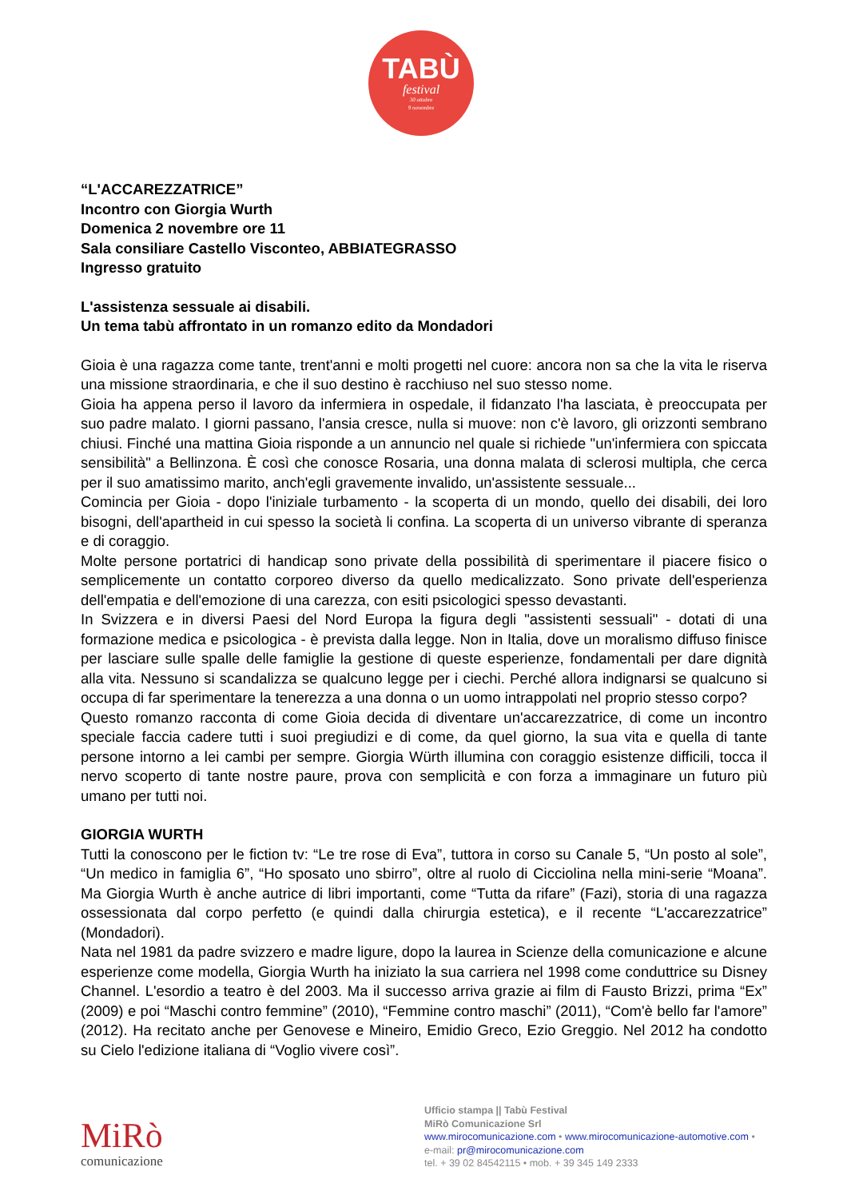TABÙ
festival
30 ottobre
9 novembre
“L'ACCAREZZATRICE”
Incontro con Giorgia Wurth
Domenica 2 novembre ore 11
Sala consiliare Castello Visconteo, ABBIATEGRASSO
Ingresso gratuito
L'assistenza sessuale ai disabili.
Un tema tabù affrontato in un romanzo edito da Mondadori
Gioia è una ragazza come tante, trent'anni e molti progetti nel cuore: ancora non sa che la vita le riserva una missione straordinaria, e che il suo destino è racchiuso nel suo stesso nome.
Gioia ha appena perso il lavoro da infermiera in ospedale, il fidanzato l'ha lasciata, è preoccupata per suo padre malato. I giorni passano, l'ansia cresce, nulla si muove: non c'è lavoro, gli orizzonti sembrano chiusi. Finché una mattina Gioia risponde a un annuncio nel quale si richiede "un'infermiera con spiccata sensibilità" a Bellinzona. È così che conosce Rosaria, una donna malata di sclerosi multipla, che cerca per il suo amatissimo marito, anch'egli gravemente invalido, un'assistente sessuale...
Comincia per Gioia - dopo l'iniziale turbamento - la scoperta di un mondo, quello dei disabili, dei loro bisogni, dell'apartheid in cui spesso la società li confina. La scoperta di un universo vibrante di speranza e di coraggio.
Molte persone portatrici di handicap sono private della possibilità di sperimentare il piacere fisico o semplicemente un contatto corporeo diverso da quello medicalizzato. Sono private dell'esperienza dell'empatia e dell'emozione di una carezza, con esiti psicologici spesso devastanti.
In Svizzera e in diversi Paesi del Nord Europa la figura degli "assistenti sessuali" - dotati di una formazione medica e psicologica - è prevista dalla legge. Non in Italia, dove un moralismo diffuso finisce per lasciare sulle spalle delle famiglie la gestione di queste esperienze, fondamentali per dare dignità alla vita. Nessuno si scandalizza se qualcuno legge per i ciechi. Perché allora indignarsi se qualcuno si occupa di far sperimentare la tenerezza a una donna o un uomo intrappolati nel proprio stesso corpo?
Questo romanzo racconta di come Gioia decida di diventare un'accarezzatrice, di come un incontro speciale faccia cadere tutti i suoi pregiudizi e di come, da quel giorno, la sua vita e quella di tante persone intorno a lei cambi per sempre. Giorgia Würth illumina con coraggio esistenze difficili, tocca il nervo scoperto di tante nostre paure, prova con semplicità e con forza a immaginare un futuro più umano per tutti noi.
GIORGIA WURTH
Tutti la conoscono per le fiction tv: “Le tre rose di Eva”, tuttora in corso su Canale 5, “Un posto al sole”, “Un medico in famiglia 6”, “Ho sposato uno sbirro”, oltre al ruolo di Cicciolina nella mini-serie “Moana”. Ma Giorgia Wurth è anche autrice di libri importanti, come “Tutta da rifare” (Fazi), storia di una ragazza ossessionata dal corpo perfetto (e quindi dalla chirurgia estetica), e il recente “L'accarezzatrice” (Mondadori).
Nata nel 1981 da padre svizzero e madre ligure, dopo la laurea in Scienze della comunicazione e alcune esperienze come modella, Giorgia Wurth ha iniziato la sua carriera nel 1998 come conduttrice su Disney Channel. L'esordio a teatro è del 2003. Ma il successo arriva grazie ai film di Fausto Brizzi, prima “Ex” (2009) e poi “Maschi contro femmine” (2010), “Femmine contro maschi” (2011), “Com'è bello far l'amore” (2012). Ha recitato anche per Genovese e Mineiro, Emidio Greco, Ezio Greggio. Nel 2012 ha condotto su Cielo l'edizione italiana di “Voglio vivere così”.
MiRò
comunicazione
Ufficio stampa || Tabù Festival
MiRò Comunicazione Srl
www.mirocomunicazione.com • www.mirocomunicazione-automotive.com •
e-mail: pr@mirocomunicazione.com
tel. + 39 02 84542115 • mob. + 39 345 149 2333